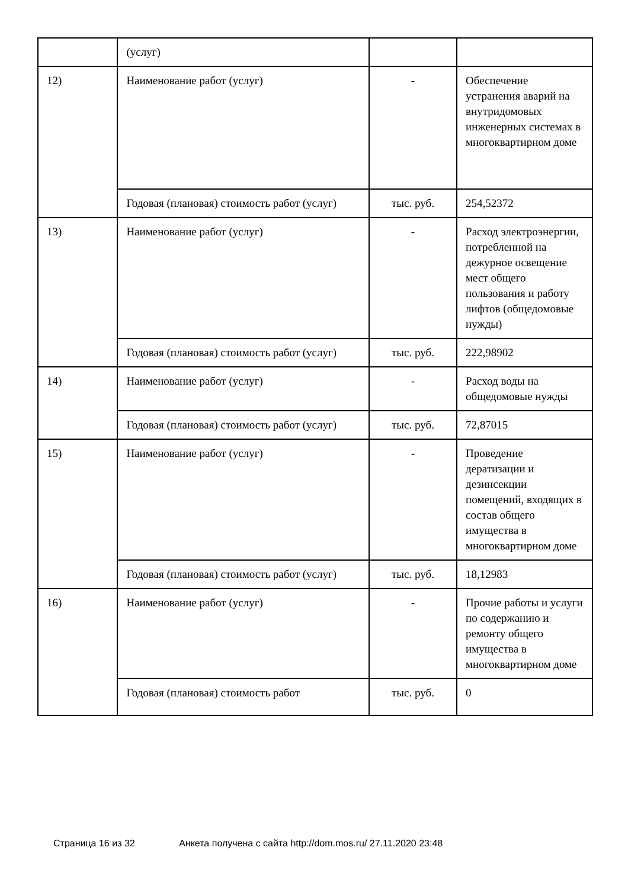| | (услуг) | | |
| 12) | Наименование работ (услуг) | - | Обеспечение устранения аварий на внутридомовых инженерных системах в многоквартирном доме |
| | Годовая (плановая) стоимость работ (услуг) | тыс. руб. | 254,52372 |
| 13) | Наименование работ (услуг) | - | Расход электроэнергии, потребленной на дежурное освещение мест общего пользования и работу лифтов (общедомовые нужды) |
| | Годовая (плановая) стоимость работ (услуг) | тыс. руб. | 222,98902 |
| 14) | Наименование работ (услуг) | - | Расход воды на общедомовые нужды |
| | Годовая (плановая) стоимость работ (услуг) | тыс. руб. | 72,87015 |
| 15) | Наименование работ (услуг) | - | Проведение дератизации и дезинсекции помещений, входящих в состав общего имущества в многоквартирном доме |
| | Годовая (плановая) стоимость работ (услуг) | тыс. руб. | 18,12983 |
| 16) | Наименование работ (услуг) | - | Прочие работы и услуги по содержанию и ремонту общего имущества в многоквартирном доме |
| | Годовая (плановая) стоимость работ | тыс. руб. | 0 |
Страница 16 из 32 Анкета получена с сайта http://dom.mos.ru/ 27.11.2020 23:48